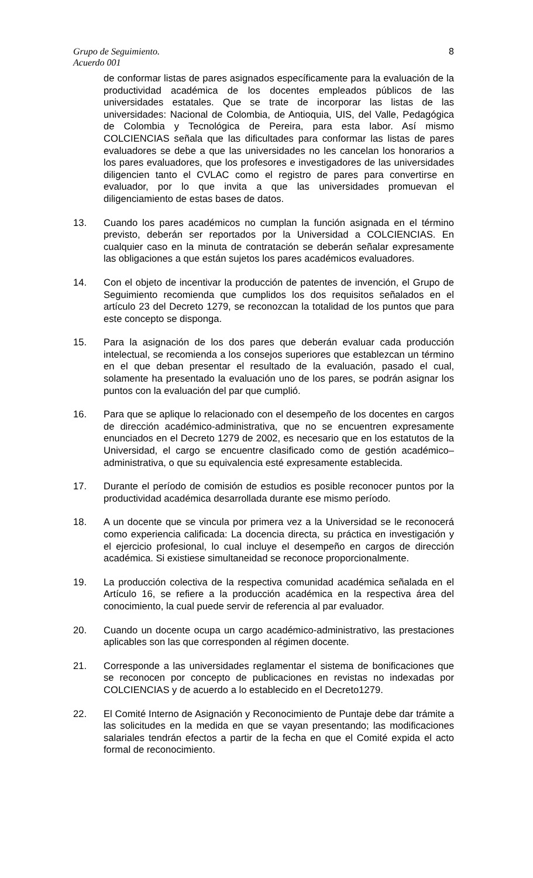Grupo de Seguimiento.
Acuerdo 001
8
de conformar listas de pares asignados específicamente para la evaluación de la productividad académica de los docentes empleados públicos de las universidades estatales. Que se trate de incorporar las listas de las universidades: Nacional de Colombia, de Antioquia, UIS, del Valle, Pedagógica de Colombia y Tecnológica de Pereira, para esta labor. Así mismo COLCIENCIAS señala que las dificultades para conformar las listas de pares evaluadores se debe a que las universidades no les cancelan los honorarios a los pares evaluadores, que los profesores e investigadores de las universidades diligencien tanto el CVLAC como el registro de pares para convertirse en evaluador, por lo que invita a que las universidades promuevan el diligenciamiento de estas bases de datos.
13. Cuando los pares académicos no cumplan la función asignada en el término previsto, deberán ser reportados por la Universidad a COLCIENCIAS. En cualquier caso en la minuta de contratación se deberán señalar expresamente las obligaciones a que están sujetos los pares académicos evaluadores.
14. Con el objeto de incentivar la producción de patentes de invención, el Grupo de Seguimiento recomienda que cumplidos los dos requisitos señalados en el artículo 23 del Decreto 1279, se reconozcan la totalidad de los puntos que para este concepto se disponga.
15. Para la asignación de los dos pares que deberán evaluar cada producción intelectual, se recomienda a los consejos superiores que establezcan un término en el que deban presentar el resultado de la evaluación, pasado el cual, solamente ha presentado la evaluación uno de los pares, se podrán asignar los puntos con la evaluación del par que cumplió.
16. Para que se aplique lo relacionado con el desempeño de los docentes en cargos de dirección académico-administrativa, que no se encuentren expresamente enunciados en el Decreto 1279 de 2002, es necesario que en los estatutos de la Universidad, el cargo se encuentre clasificado como de gestión académico–administrativa, o que su equivalencia esté expresamente establecida.
17. Durante el período de comisión de estudios es posible reconocer puntos por la productividad académica desarrollada durante ese mismo período.
18. A un docente que se vincula por primera vez a la Universidad se le reconocerá como experiencia calificada: La docencia directa, su práctica en investigación y el ejercicio profesional, lo cual incluye el desempeño en cargos de dirección académica. Si existiese simultaneidad se reconoce proporcionalmente.
19. La producción colectiva de la respectiva comunidad académica señalada en el Artículo 16, se refiere a la producción académica en la respectiva área del conocimiento, la cual puede servir de referencia al par evaluador.
20. Cuando un docente ocupa un cargo académico-administrativo, las prestaciones aplicables son las que corresponden al régimen docente.
21. Corresponde a las universidades reglamentar el sistema de bonificaciones que se reconocen por concepto de publicaciones en revistas no indexadas por COLCIENCIAS y de acuerdo a lo establecido en el Decreto1279.
22. El Comité Interno de Asignación y Reconocimiento de Puntaje debe dar trámite a las solicitudes en la medida en que se vayan presentando; las modificaciones salariales tendrán efectos a partir de la fecha en que el Comité expida el acto formal de reconocimiento.